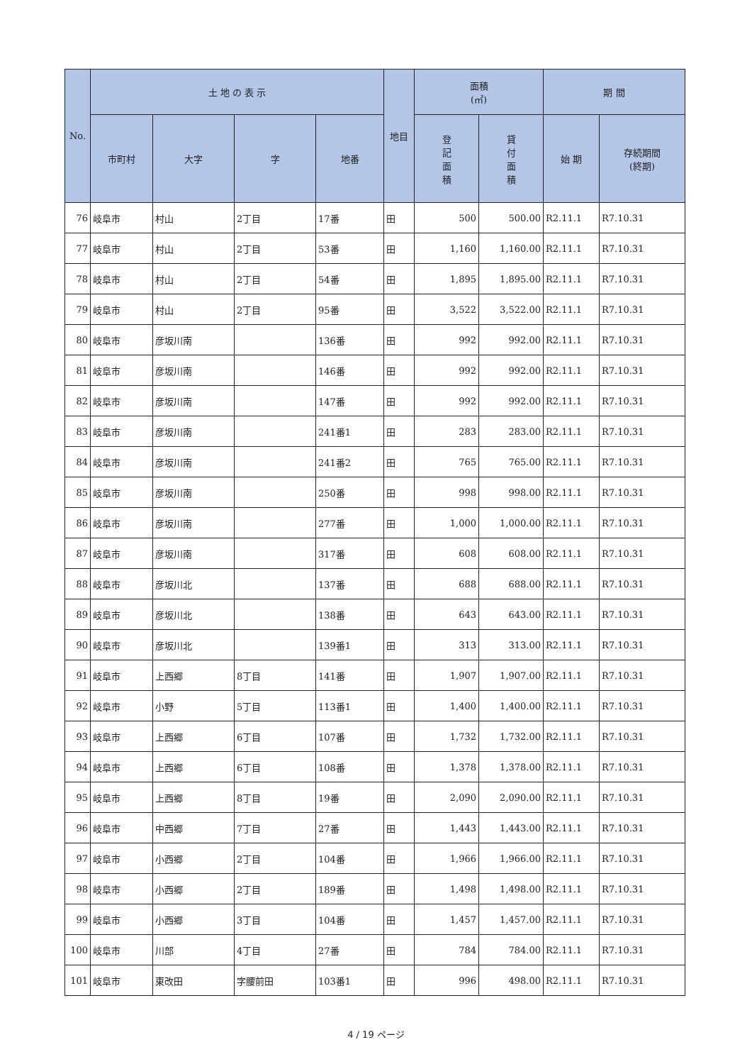| No. | 土 地 の 表 示 | | | | 地目 | 面積 (㎡) | | 期 間 | |
| --- | --- | --- | --- | --- | --- | --- | --- | --- | --- |
| | 市町村 | 大字 | 字 | 地番 | | 登 記 面 積 | 貸 付 面 積 | 始 期 | 存続期間 (終期) |
| 76 | 岐阜市 | 村山 | 2丁目 | 17番 | 田 | 500 | 500.00 | R2.11.1 | R7.10.31 |
| 77 | 岐阜市 | 村山 | 2丁目 | 53番 | 田 | 1,160 | 1,160.00 | R2.11.1 | R7.10.31 |
| 78 | 岐阜市 | 村山 | 2丁目 | 54番 | 田 | 1,895 | 1,895.00 | R2.11.1 | R7.10.31 |
| 79 | 岐阜市 | 村山 | 2丁目 | 95番 | 田 | 3,522 | 3,522.00 | R2.11.1 | R7.10.31 |
| 80 | 岐阜市 | 彦坂川南 | | 136番 | 田 | 992 | 992.00 | R2.11.1 | R7.10.31 |
| 81 | 岐阜市 | 彦坂川南 | | 146番 | 田 | 992 | 992.00 | R2.11.1 | R7.10.31 |
| 82 | 岐阜市 | 彦坂川南 | | 147番 | 田 | 992 | 992.00 | R2.11.1 | R7.10.31 |
| 83 | 岐阜市 | 彦坂川南 | | 241番1 | 田 | 283 | 283.00 | R2.11.1 | R7.10.31 |
| 84 | 岐阜市 | 彦坂川南 | | 241番2 | 田 | 765 | 765.00 | R2.11.1 | R7.10.31 |
| 85 | 岐阜市 | 彦坂川南 | | 250番 | 田 | 998 | 998.00 | R2.11.1 | R7.10.31 |
| 86 | 岐阜市 | 彦坂川南 | | 277番 | 田 | 1,000 | 1,000.00 | R2.11.1 | R7.10.31 |
| 87 | 岐阜市 | 彦坂川南 | | 317番 | 田 | 608 | 608.00 | R2.11.1 | R7.10.31 |
| 88 | 岐阜市 | 彦坂川北 | | 137番 | 田 | 688 | 688.00 | R2.11.1 | R7.10.31 |
| 89 | 岐阜市 | 彦坂川北 | | 138番 | 田 | 643 | 643.00 | R2.11.1 | R7.10.31 |
| 90 | 岐阜市 | 彦坂川北 | | 139番1 | 田 | 313 | 313.00 | R2.11.1 | R7.10.31 |
| 91 | 岐阜市 | 上西郷 | 8丁目 | 141番 | 田 | 1,907 | 1,907.00 | R2.11.1 | R7.10.31 |
| 92 | 岐阜市 | 小野 | 5丁目 | 113番1 | 田 | 1,400 | 1,400.00 | R2.11.1 | R7.10.31 |
| 93 | 岐阜市 | 上西郷 | 6丁目 | 107番 | 田 | 1,732 | 1,732.00 | R2.11.1 | R7.10.31 |
| 94 | 岐阜市 | 上西郷 | 6丁目 | 108番 | 田 | 1,378 | 1,378.00 | R2.11.1 | R7.10.31 |
| 95 | 岐阜市 | 上西郷 | 8丁目 | 19番 | 田 | 2,090 | 2,090.00 | R2.11.1 | R7.10.31 |
| 96 | 岐阜市 | 中西郷 | 7丁目 | 27番 | 田 | 1,443 | 1,443.00 | R2.11.1 | R7.10.31 |
| 97 | 岐阜市 | 小西郷 | 2丁目 | 104番 | 田 | 1,966 | 1,966.00 | R2.11.1 | R7.10.31 |
| 98 | 岐阜市 | 小西郷 | 2丁目 | 189番 | 田 | 1,498 | 1,498.00 | R2.11.1 | R7.10.31 |
| 99 | 岐阜市 | 小西郷 | 3丁目 | 104番 | 田 | 1,457 | 1,457.00 | R2.11.1 | R7.10.31 |
| 100 | 岐阜市 | 川部 | 4丁目 | 27番 | 田 | 784 | 784.00 | R2.11.1 | R7.10.31 |
| 101 | 岐阜市 | 東改田 | 字腰前田 | 103番1 | 田 | 996 | 498.00 | R2.11.1 | R7.10.31 |
4 / 19 ページ